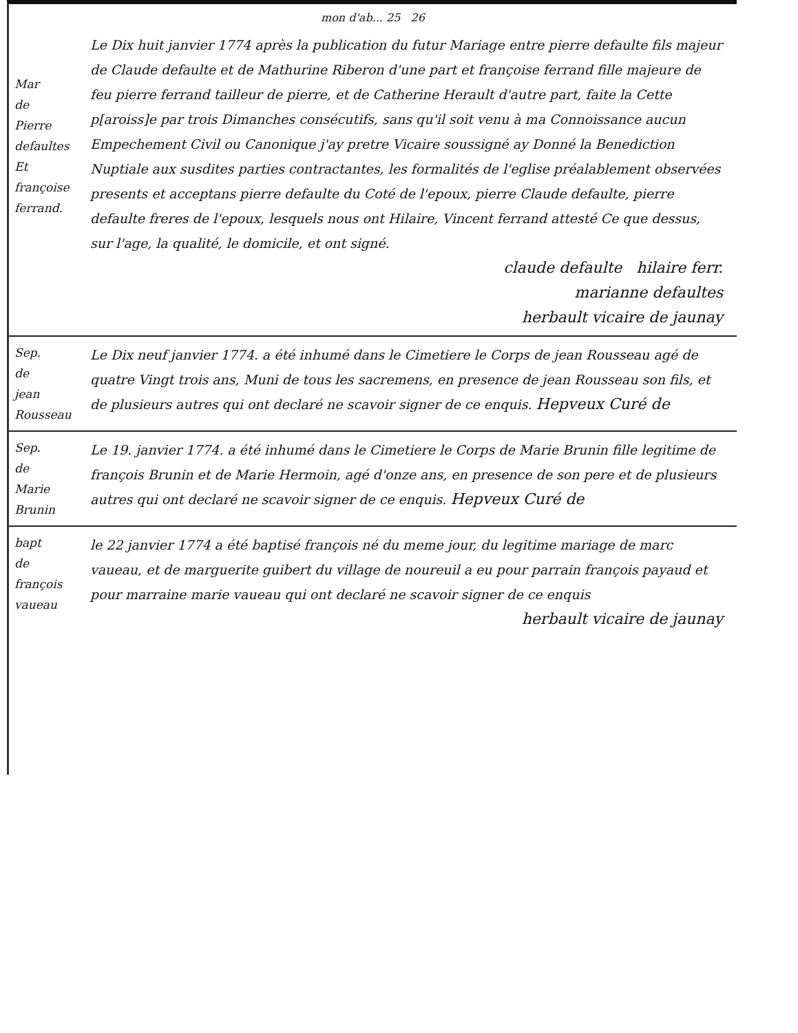mon d'ab... 25 26
Mar
de
Pierre
defaultes
Et
françoise
ferrand.
Le Dix huit janvier 1774 après la publication du futur Mariage entre pierre defaulte fils majeur de Claude defaulte et de Mathurine Riberon d'une part et françoise ferrand fille majeure de feu pierre ferrand tailleur de pierre, et de Catherine Herault d'autre part, faite la Cette p[aroiss]e par trois Dimanches consécutifs, sans qu'il soit venu à ma Connoissance aucun Empechement Civil ou Canonique j'ay pretre Vicaire soussigné ay Donné la Benediction Nuptiale aux susdites parties contractantes, les formalités de l'eglise préalablement observées presents et acceptans pierre defaulte du Coté de l'epoux, pierre Claude defaulte, pierre defaulte freres de l'epoux, lesquels nous ont Hilaire, Vincent ferrand attesté Ce que dessus, sur l'age, la qualité, le domicile, et ont signé.
claude defaulte hilaire ferr.
marianne defaultes
herbault vicaire de jaunay
Sep.
de
jean
Rousseau
Le Dix neuf janvier 1774. a été inhumé dans le Cimetiere le Corps de jean Rousseau agé de quatre Vingt trois ans, Muni de tous les sacremens, en presence de jean Rousseau son fils, et de plusieurs autres qui ont declaré ne scavoir signer de ce enquis. Hepveux Curé de
Sep.
de
Marie
Brunin
Le 19. janvier 1774. a été inhumé dans le Cimetiere le Corps de Marie Brunin fille legitime de françois Brunin et de Marie Hermoin, agé d'onze ans, en presence de son pere et de plusieurs autres qui ont declaré ne scavoir signer de ce enquis. Hepveux Curé de
bapt
de
françois
vaueau
le 22 janvier 1774 a été baptisé françois né du meme jour, du legitime mariage de marc vaueau, et de marguerite guibert du village de noureuil a eu pour parrain françois payaud et pour marraine marie vaueau qui ont declaré ne scavoir signer de ce enquis
herbault vicaire de jaunay